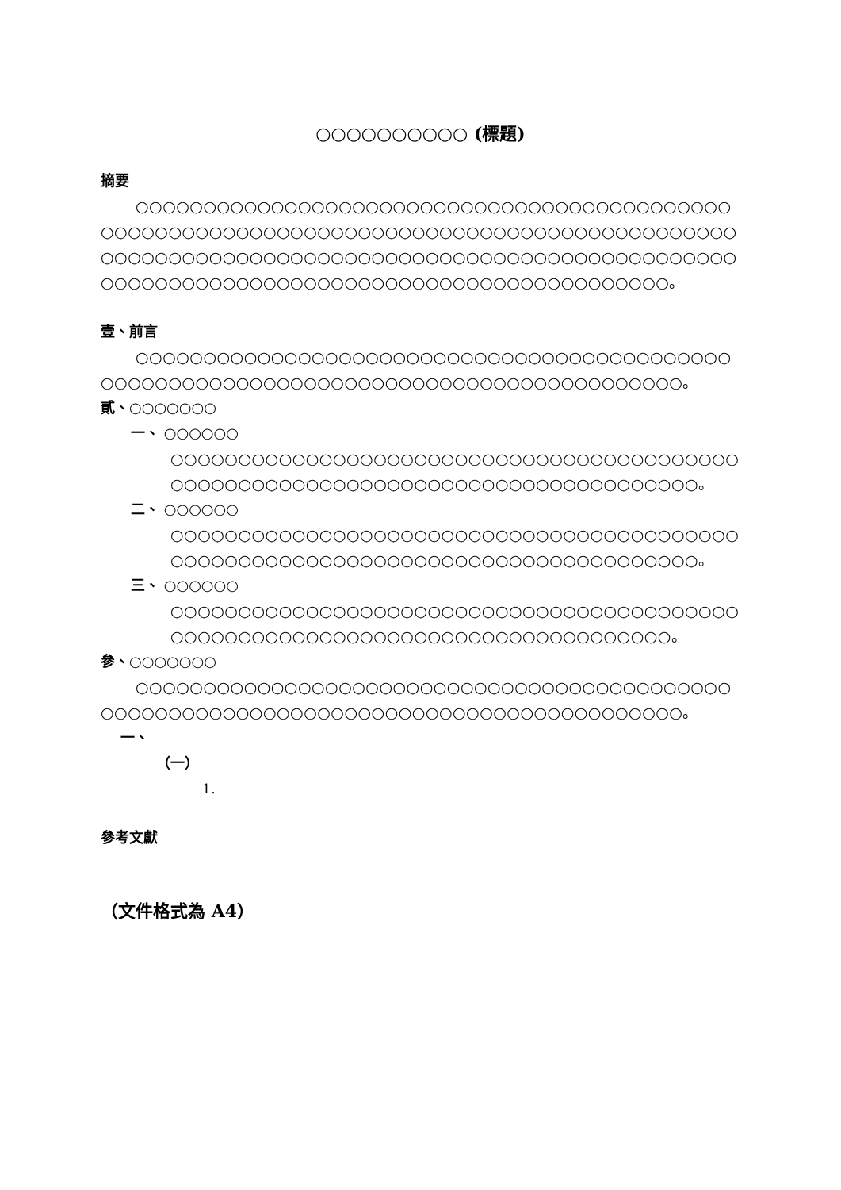○○○○○○○○○○ (標題)
摘要
○○○○○○○○○○○○○○○○○○○○○○○○○○○○○○○○○○○○○○○○○○○○○○○○○○○○○○○○○○○○○○○○○○○○○○○○○○○○○○○○○○○○○○○○○○○○○○○○○○○○○○○○○○○○○○○○○○○○○○○○○○○○○○○○○○○○○○○○○○○○○○○○○○○○○○○○○○○○○○○○○○○○○○○○○○○○○○○○○○○○。
壹、前言
○○○○○○○○○○○○○○○○○○○○○○○○○○○○○○○○○○○○○○○○○○○○○○○○○○○○○○○○○○○○○○○○○○○○○○○○○○○○○○○○○○○○○○○。
貳、○○○○○○○
一、 ○○○○○○
○○○○○○○○○○○○○○○○○○○○○○○○○○○○○○○○○○○○○○○○○○○○○○○○○○○○○○○○○○○○○○○○○○○○○○○○○○○○○○○○○。
二、 ○○○○○○
○○○○○○○○○○○○○○○○○○○○○○○○○○○○○○○○○○○○○○○○○○○○○○○○○○○○○○○○○○○○○○○○○○○○○○○○○○○○○○○○○。
三、 ○○○○○○
○○○○○○○○○○○○○○○○○○○○○○○○○○○○○○○○○○○○○○○○○○○○○○○○○○○○○○○○○○○○○○○○○○○○○○○○○○○○○○○。
參、○○○○○○○
○○○○○○○○○○○○○○○○○○○○○○○○○○○○○○○○○○○○○○○○○○○○○○○○○○○○○○○○○○○○○○○○○○○○○○○○○○○○○○○○○○○○○○○。
一、
（一）
1.
參考文獻
（文件格式為 A4）